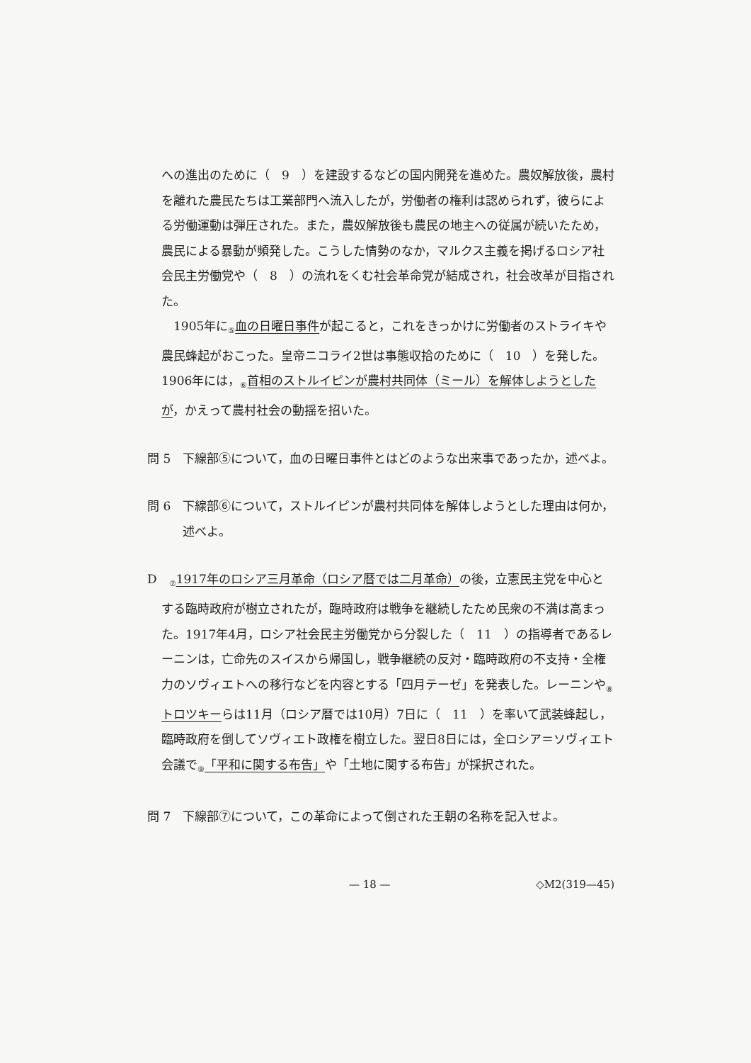への進出のために（　9　）を建設するなどの国内開発を進めた。農奴解放後，農村を離れた農民たちは工業部門へ流入したが，労働者の権利は認められず，彼らによる労働運動は弾圧された。また，農奴解放後も農民の地主への従属が続いたため，農民による暴動が頻発した。こうした情勢のなか，マルクス主義を掲げるロシア社会民主労働党や（　8　）の流れをくむ社会革命党が結成され，社会改革が目指された。
1905年に<sub>⑤</sub>血の日曜日事件が起こると，これをきっかけに労働者のストライキや農民蜂起がおこった。皇帝ニコライ2世は事態収拾のために（　10　）を発した。1906年には，<sub>⑥</sub>首相のストルイピンが農村共同体（ミール）を解体しようとしたが，かえって農村社会の動揺を招いた。
問 5　下線部⑤について，血の日曜日事件とはどのような出来事であったか，述べよ。
問 6　下線部⑥について，ストルイピンが農村共同体を解体しようとした理由は何か，述べよ。
D　<sub>⑦</sub>1917年のロシア三月革命（ロシア暦では二月革命）の後，立憲民主党を中心とする臨時政府が樹立されたが，臨時政府は戦争を継続したため民衆の不満は高まった。1917年4月，ロシア社会民主労働党から分裂した（　11　）の指導者であるレーニンは，亡命先のスイスから帰国し，戦争継続の反対・臨時政府の不支持・全権力のソヴィエトへの移行などを内容とする「四月テーゼ」を発表した。レーニンや<sub>⑧</sub>トロツキーらは11月（ロシア暦では10月）7日に（　11　）を率いて武装蜂起し，臨時政府を倒してソヴィエト政権を樹立した。翌日8日には，全ロシア＝ソヴィエト会議で<sub>⑨</sub>「平和に関する布告」や「土地に関する布告」が採択された。
問 7　下線部⑦について，この革命によって倒された王朝の名称を記入せよ。
— 18 — ◇M2(319—45)